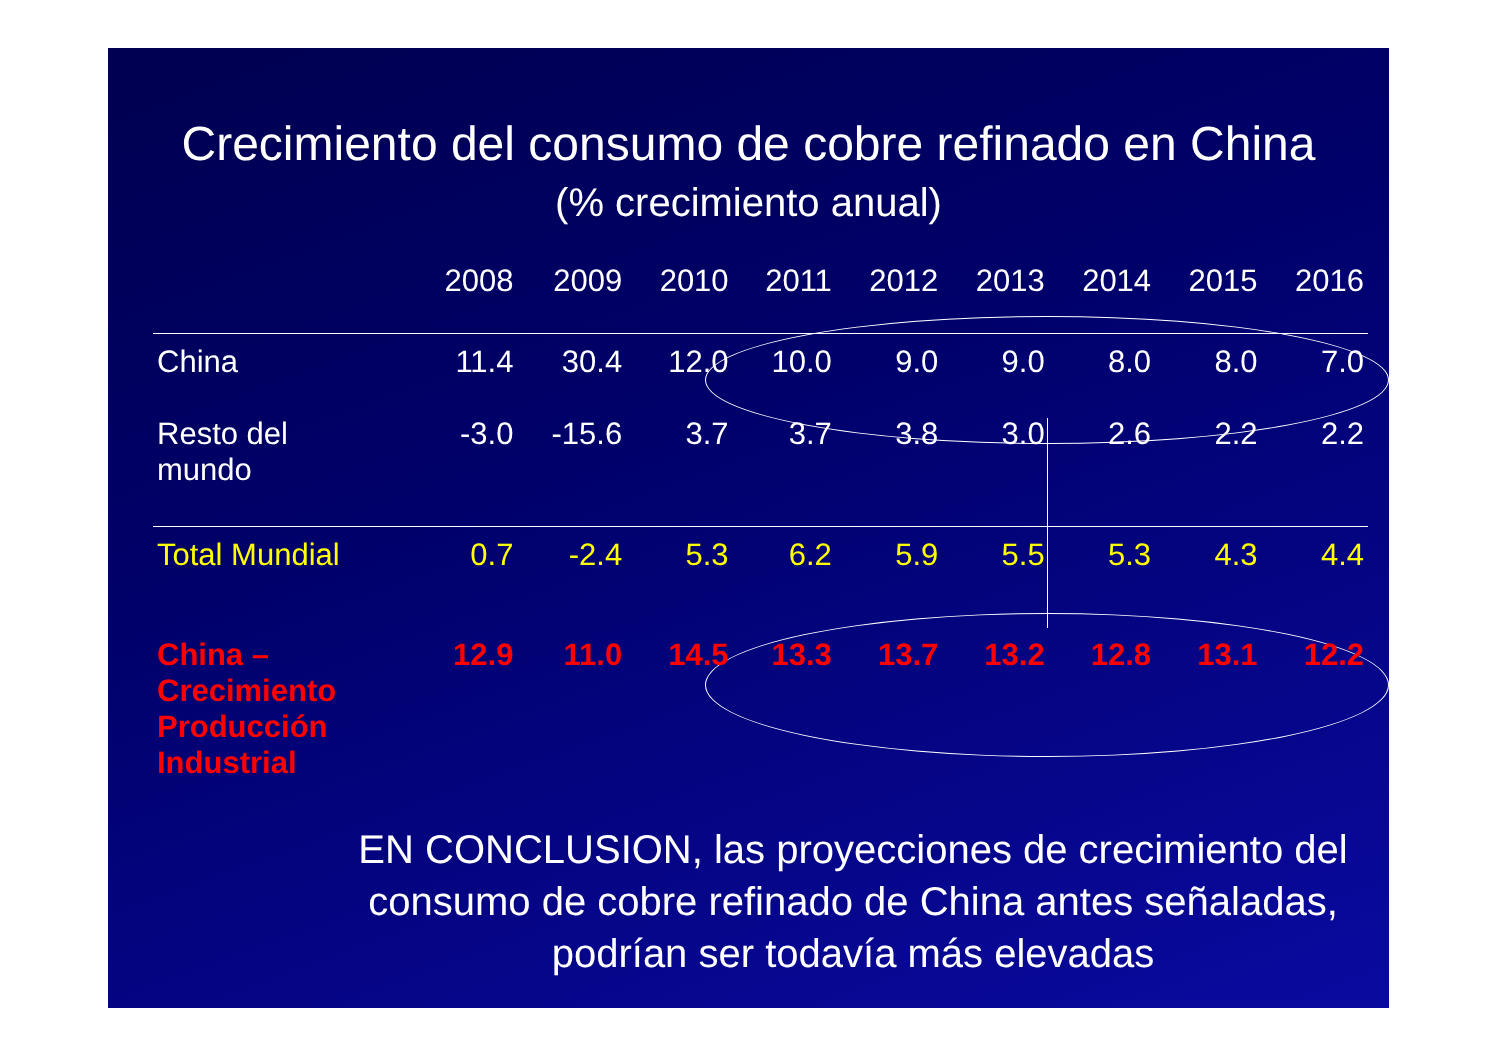Crecimiento del consumo de cobre refinado en China
(% crecimiento anual)
| | 2008 | 2009 | 2010 | 2011 | 2012 | 2013 | 2014 | 2015 | 2016 |
| --- | --- | --- | --- | --- | --- | --- | --- | --- | --- |
| China | 11.4 | 30.4 | 12.0 | 10.0 | 9.0 | 9.0 | 8.0 | 8.0 | 7.0 |
| Resto del mundo | -3.0 | -15.6 | 3.7 | 3.7 | 3.8 | 3.0 | 2.6 | 2.2 | 2.2 |
| Total Mundial | 0.7 | -2.4 | 5.3 | 6.2 | 5.9 | 5.5 | 5.3 | 4.3 | 4.4 |
| China – Crecimiento Producción Industrial | 12.9 | 11.0 | 14.5 | 13.3 | 13.7 | 13.2 | 12.8 | 13.1 | 12.2 |
EN CONCLUSION, las proyecciones de crecimiento del consumo de cobre refinado de China antes señaladas, podrían ser todavía más elevadas